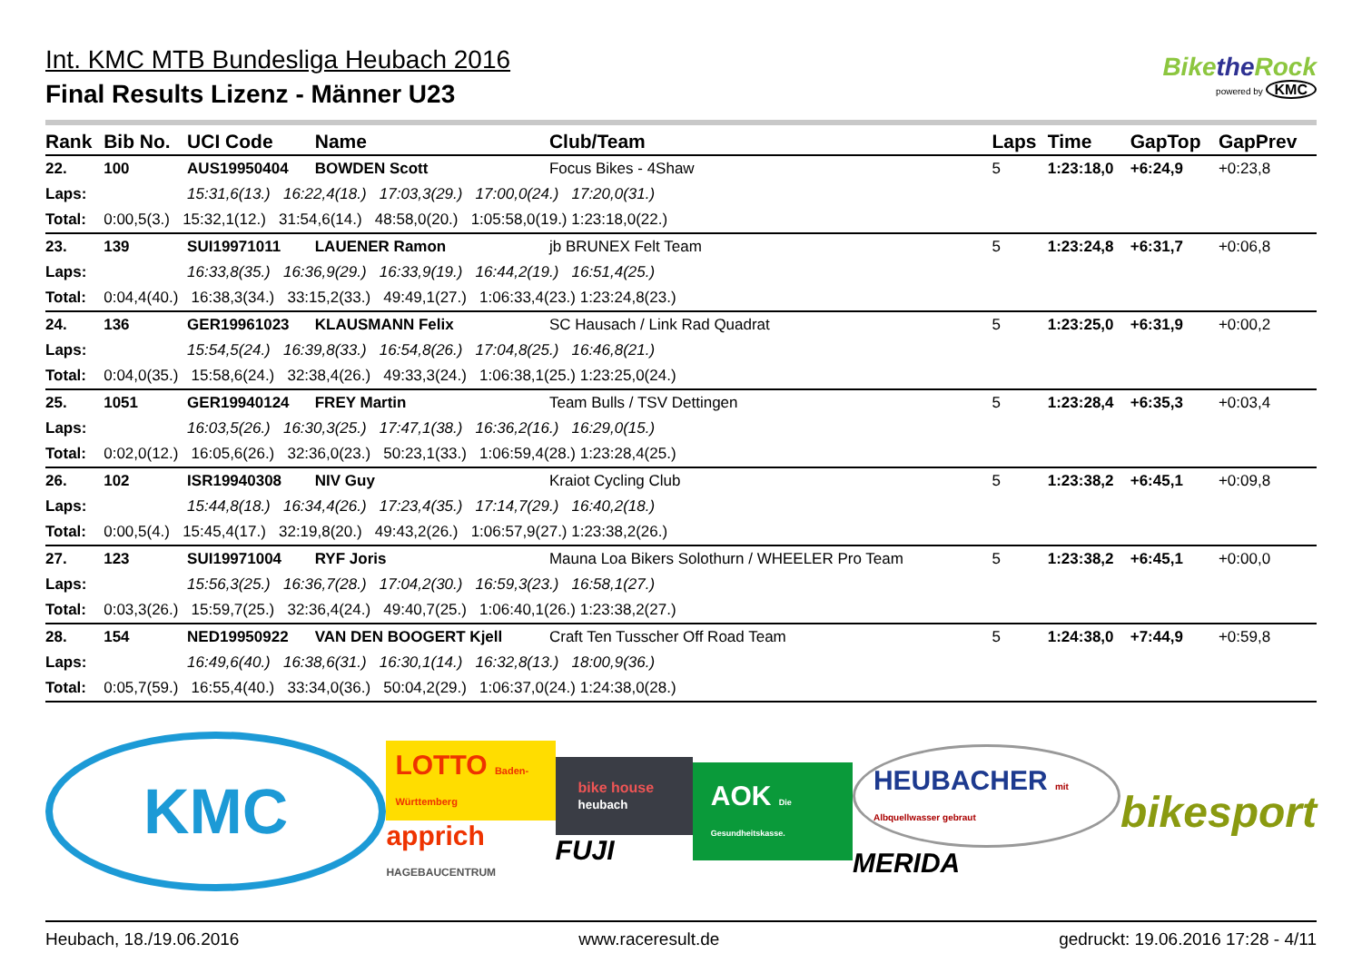Bikethe Rock
powered by KMC
Int. KMC MTB Bundesliga Heubach 2016
Final Results Lizenz - Männer U23
| Rank | Bib No. | UCI Code | Name | | Club/Team | | Laps | Time | GapTop | GapPrev |
| --- | --- | --- | --- | --- | --- | --- | --- | --- | --- | --- |
| 22. | 100 | AUS19950404 | BOWDEN Scott | | Focus Bikes - 4Shaw | | 5 | 1:23:18,0 | +6:24,9 | +0:23,8 |
| Laps: | | 15:31,6(13.) 16:22,4(18.) 17:03,3(29.) 17:00,0(24.) 17:20,0(31.) | | | | | | | | |
| Total: | 0:00,5(3.) 15:32,1(12.) 31:54,6(14.) 48:58,0(20.) 1:05:58,0(19.) 1:23:18,0(22.) | | | | | | | | | |
| 23. | 139 | SUI19971011 | LAUENER Ramon | | jb BRUNEX Felt Team | | 5 | 1:23:24,8 | +6:31,7 | +0:06,8 |
| Laps: | | 16:33,8(35.) 16:36,9(29.) 16:33,9(19.) 16:44,2(19.) 16:51,4(25.) | | | | | | | | |
| Total: | 0:04,4(40.) 16:38,3(34.) 33:15,2(33.) 49:49,1(27.) 1:06:33,4(23.) 1:23:24,8(23.) | | | | | | | | | |
| 24. | 136 | GER19961023 | KLAUSMANN Felix | | SC Hausach / Link Rad Quadrat | | 5 | 1:23:25,0 | +6:31,9 | +0:00,2 |
| Laps: | | 15:54,5(24.) 16:39,8(33.) 16:54,8(26.) 17:04,8(25.) 16:46,8(21.) | | | | | | | | |
| Total: | 0:04,0(35.) 15:58,6(24.) 32:38,4(26.) 49:33,3(24.) 1:06:38,1(25.) 1:23:25,0(24.) | | | | | | | | | |
| 25. | 1051 | GER19940124 | FREY Martin | | Team Bulls / TSV Dettingen | | 5 | 1:23:28,4 | +6:35,3 | +0:03,4 |
| Laps: | | 16:03,5(26.) 16:30,3(25.) 17:47,1(38.) 16:36,2(16.) 16:29,0(15.) | | | | | | | | |
| Total: | 0:02,0(12.) 16:05,6(26.) 32:36,0(23.) 50:23,1(33.) 1:06:59,4(28.) 1:23:28,4(25.) | | | | | | | | | |
| 26. | 102 | ISR19940308 | NIV Guy | | Kraiot Cycling Club | | 5 | 1:23:38,2 | +6:45,1 | +0:09,8 |
| Laps: | | 15:44,8(18.) 16:34,4(26.) 17:23,4(35.) 17:14,7(29.) 16:40,2(18.) | | | | | | | | |
| Total: | 0:00,5(4.) 15:45,4(17.) 32:19,8(20.) 49:43,2(26.) 1:06:57,9(27.) 1:23:38,2(26.) | | | | | | | | | |
| 27. | 123 | SUI19971004 | RYF Joris | | Mauna Loa Bikers Solothurn / WHEELER Pro Team | | 5 | 1:23:38,2 | +6:45,1 | +0:00,0 |
| Laps: | | 15:56,3(25.) 16:36,7(28.) 17:04,2(30.) 16:59,3(23.) 16:58,1(27.) | | | | | | | | |
| Total: | 0:03,3(26.) 15:59,7(25.) 32:36,4(24.) 49:40,7(25.) 1:06:40,1(26.) 1:23:38,2(27.) | | | | | | | | | |
| 28. | 154 | NED19950922 | VAN DEN BOOGERT Kjell | | Craft Ten Tusscher Off Road Team | | 5 | 1:24:38,0 | +7:44,9 | +0:59,8 |
| Laps: | | 16:49,6(40.) 16:38,6(31.) 16:30,1(14.) 16:32,8(13.) 18:00,9(36.) | | | | | | | | |
| Total: | 0:05,7(59.) 16:55,4(40.) 33:34,0(36.) 50:04,2(29.) 1:06:37,0(24.) 1:24:38,0(28.) | | | | | | | | | |
KMC
LOTTO Baden-Württemberg
apprich HAGEBAUCENTRUM
bike house heubach
FUJI
AOK Die Gesundheitskasse.
HEUBACHER mit Albquellwasser gebraut
MERIDA
bikesport
Heubach, 18./19.06.2016 www.raceresult.de gedruckt: 19.06.2016 17:28 - 4/11